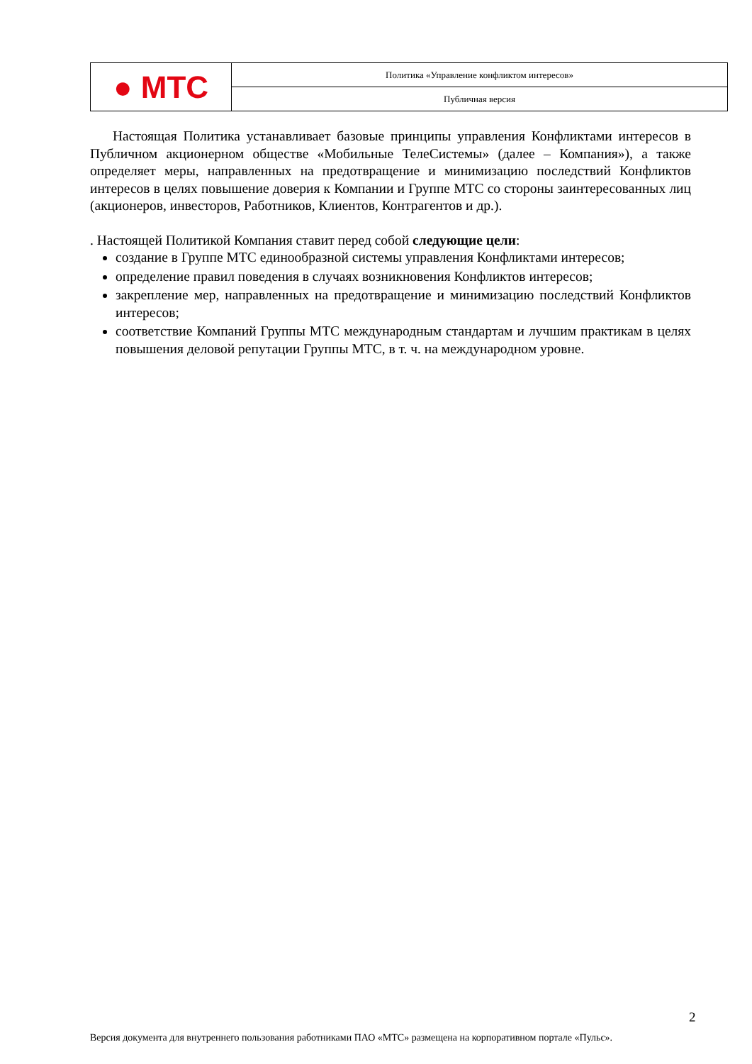● МТС
Политика «Управление конфликтом интересов»
Публичная версия
Настоящая Политика устанавливает базовые принципы управления Конфликтами интересов в Публичном акционерном обществе «Мобильные ТелеСистемы» (далее – Компания»), а также определяет меры, направленных на предотвращение и минимизацию последствий Конфликтов интересов в целях повышение доверия к Компании и Группе МТС со стороны заинтересованных лиц (акционеров, инвесторов, Работников, Клиентов, Контрагентов и др.).
. Настоящей Политикой Компания ставит перед собой следующие цели:
создание в Группе МТС единообразной системы управления Конфликтами интересов;
определение правил поведения в случаях возникновения Конфликтов интересов;
закрепление мер, направленных на предотвращение и минимизацию последствий Конфликтов интересов;
соответствие Компаний Группы МТС международным стандартам и лучшим практикам в целях повышения деловой репутации Группы МТС, в т. ч. на международном уровне.
2
Версия документа для внутреннего пользования работниками ПАО «МТС» размещена на корпоративном портале «Пульс».